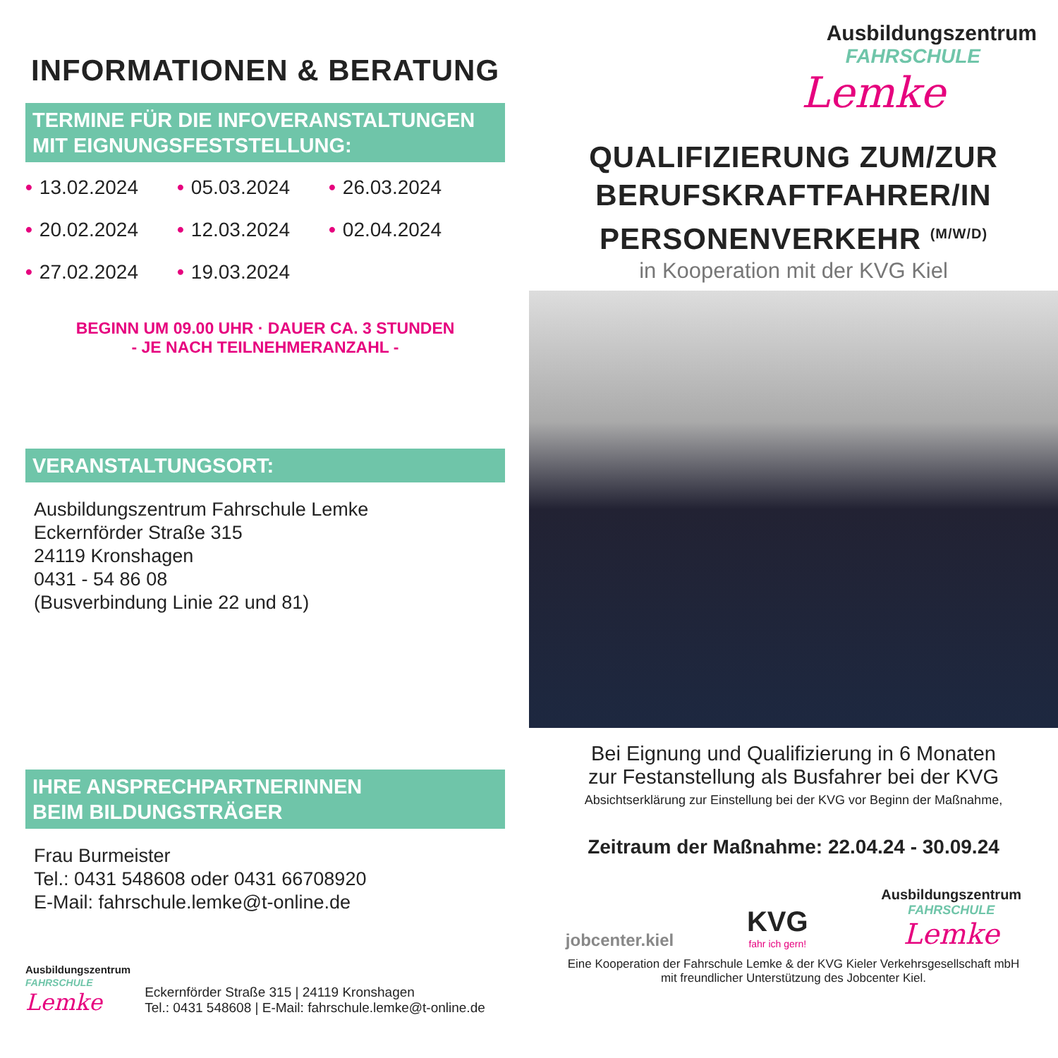INFORMATIONEN & BERATUNG
TERMINE FÜR DIE INFOVERANSTALTUNGEN
MIT EIGNUNGSFESTSTELLUNG:
• 13.02.2024 • 05.03.2024 • 26.03.2024 • 20.02.2024 • 12.03.2024 • 02.04.2024 • 27.02.2024 • 19.03.2024
BEGINN UM 09.00 UHR · DAUER CA. 3 STUNDEN
- JE NACH TEILNEHMERANZAHL -
VERANSTALTUNGSORT:
Ausbildungszentrum Fahrschule Lemke
Eckernförder Straße 315
24119 Kronshagen
0431 - 54 86 08
(Busverbindung Linie 22 und 81)
IHRE ANSPRECHPARTNERINNEN
BEIM BILDUNGSTRÄGER
Frau Burmeister
Tel.: 0431 548608 oder 0431 66708920
E-Mail: fahrschule.lemke@t-online.de
Ausbildungszentrum
FAHRSCHULE
Lemke
Eckernförder Straße 315 | 24119 Kronshagen
Tel.: 0431 548608 | E-Mail: fahrschule.lemke@t-online.de
Ausbildungszentrum
FAHRSCHULE
Lemke
QUALIFIZIERUNG ZUM/ZUR
BERUFSKRAFTFAHRER/IN
PERSONENVERKEHR <sup>(M/W/D)</sup>
in Kooperation mit der KVG Kiel
Bei Eignung und Qualifizierung in 6 Monaten
zur Festanstellung als Busfahrer bei der KVG
Absichtserklärung zur Einstellung bei der KVG vor Beginn der Maßnahme,
Zeitraum der Maßnahme: 22.04.24 - 30.09.24
jobcenter.kiel KVG
fahr ich gern! Ausbildungszentrum
FAHRSCHULE
Lemke
Eine Kooperation der Fahrschule Lemke & der KVG Kieler Verkehrsgesellschaft mbH
mit freundlicher Unterstützung des Jobcenter Kiel.